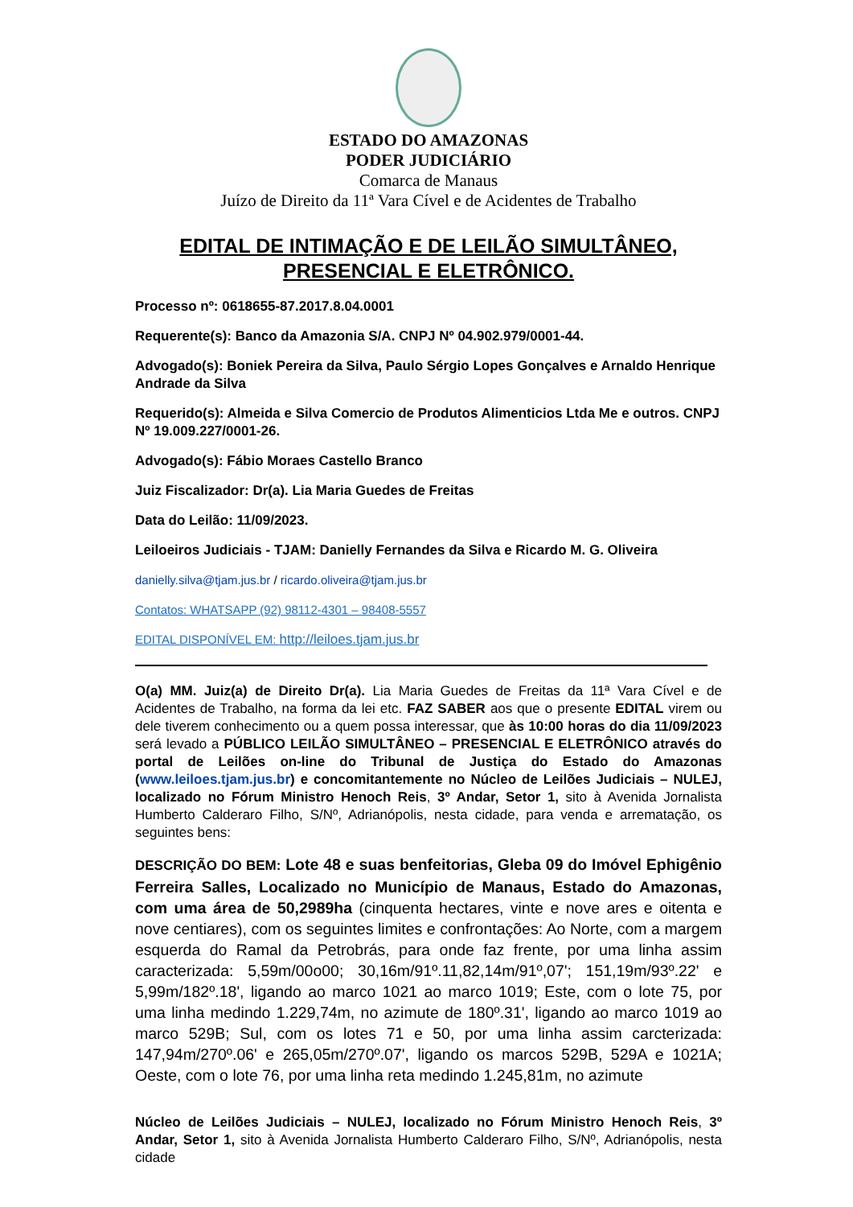ESTADO DO AMAZONAS
PODER JUDICIÁRIO
Comarca de Manaus
Juízo de Direito da 11ª Vara Cível e de Acidentes de Trabalho
EDITAL DE INTIMAÇÃO E DE LEILÃO SIMULTÂNEO,
PRESENCIAL E ELETRÔNICO.
Processo nº: 0618655-87.2017.8.04.0001
Requerente(s): Banco da Amazonia S/A. CNPJ Nº 04.902.979/0001-44.
Advogado(s): Boniek Pereira da Silva, Paulo Sérgio Lopes Gonçalves e Arnaldo Henrique Andrade da Silva
Requerido(s): Almeida e Silva Comercio de Produtos Alimenticios Ltda Me e outros. CNPJ Nº 19.009.227/0001-26.
Advogado(s): Fábio Moraes Castello Branco
Juiz Fiscalizador: Dr(a). Lia Maria Guedes de Freitas
Data do Leilão: 11/09/2023.
Leiloeiros Judiciais - TJAM: Danielly Fernandes da Silva e Ricardo M. G. Oliveira
danielly.silva@tjam.jus.br / ricardo.oliveira@tjam.jus.br
Contatos: WHATSAPP (92) 98112-4301 – 98408-5557
EDITAL DISPONÍVEL EM: http://leiloes.tjam.jus.br
O(a) MM. Juiz(a) de Direito Dr(a). Lia Maria Guedes de Freitas da 11ª Vara Cível e de Acidentes de Trabalho, na forma da lei etc. FAZ SABER aos que o presente EDITAL virem ou dele tiverem conhecimento ou a quem possa interessar, que às 10:00 horas do dia 11/09/2023 será levado a PÚBLICO LEILÃO SIMULTÂNEO – PRESENCIAL E ELETRÔNICO através do portal de Leilões on-line do Tribunal de Justiça do Estado do Amazonas (www.leiloes.tjam.jus.br) e concomitantemente no Núcleo de Leilões Judiciais – NULEJ, localizado no Fórum Ministro Henoch Reis, 3º Andar, Setor 1, sito à Avenida Jornalista Humberto Calderaro Filho, S/Nº, Adrianópolis, nesta cidade, para venda e arrematação, os seguintes bens:
DESCRIÇÃO DO BEM: Lote 48 e suas benfeitorias, Gleba 09 do Imóvel Ephigênio Ferreira Salles, Localizado no Município de Manaus, Estado do Amazonas, com uma área de 50,2989ha (cinquenta hectares, vinte e nove ares e oitenta e nove centiares), com os seguintes limites e confrontações: Ao Norte, com a margem esquerda do Ramal da Petrobrás, para onde faz frente, por uma linha assim caracterizada: 5,59m/00o00; 30,16m/91º.11,82,14m/91º,07'; 151,19m/93º.22' e 5,99m/182º.18', ligando ao marco 1021 ao marco 1019; Este, com o lote 75, por uma linha medindo 1.229,74m, no azimute de 180º.31', ligando ao marco 1019 ao marco 529B; Sul, com os lotes 71 e 50, por uma linha assim carcterizada: 147,94m/270º.06' e 265,05m/270º.07', ligando os marcos 529B, 529A e 1021A; Oeste, com o lote 76, por uma linha reta medindo 1.245,81m, no azimute
Núcleo de Leilões Judiciais – NULEJ, localizado no Fórum Ministro Henoch Reis, 3º Andar, Setor 1, sito à Avenida Jornalista Humberto Calderaro Filho, S/Nº, Adrianópolis, nesta cidade